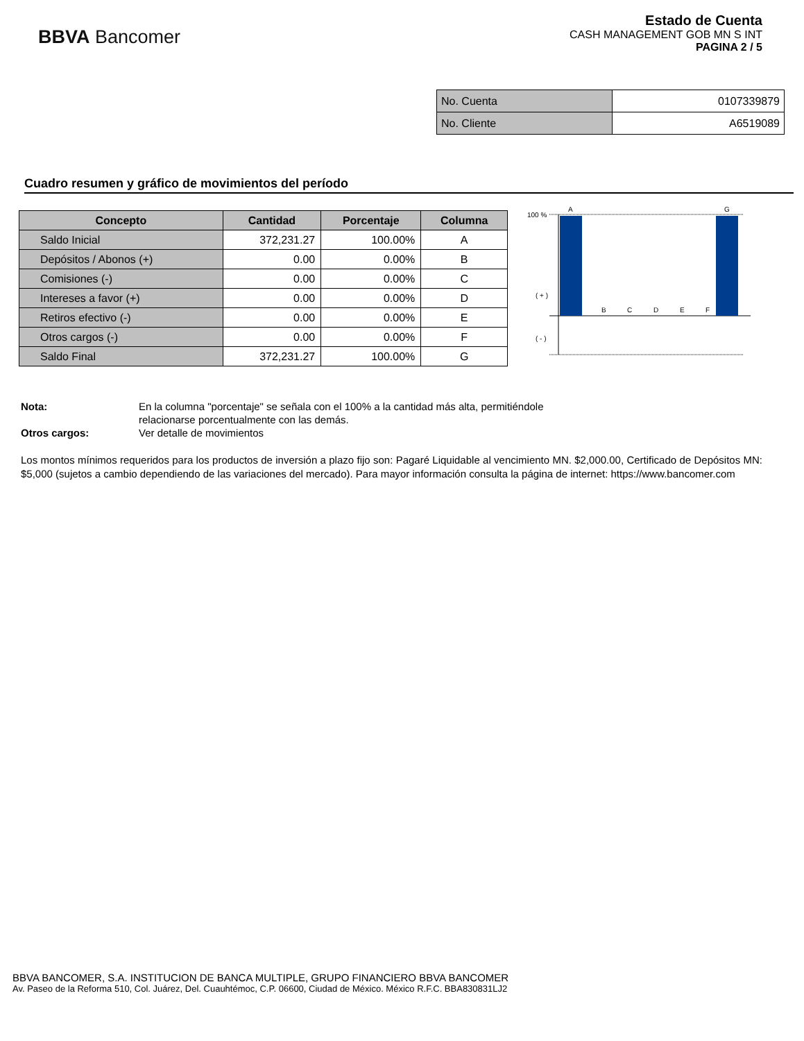BBVA Bancomer
Estado de Cuenta
CASH MANAGEMENT GOB MN S INT
PAGINA 2 / 5
| No. Cuenta | 0107339879 |
| No. Cliente | A6519089 |
Cuadro resumen y gráfico de movimientos del período
| Concepto | Cantidad | Porcentaje | Columna |
| --- | --- | --- | --- |
| Saldo Inicial | 372,231.27 | 100.00% | A |
| Depósitos / Abonos (+) | 0.00 | 0.00% | B |
| Comisiones (-) | 0.00 | 0.00% | C |
| Intereses a favor (+) | 0.00 | 0.00% | D |
| Retiros efectivo (-) | 0.00 | 0.00% | E |
| Otros cargos (-) | 0.00 | 0.00% | F |
| Saldo Final | 372,231.27 | 100.00% | G |
100 %
A
G
( + )
( - )
B
C
D
E
F
Nota: En la columna "porcentaje" se señala con el 100% a la cantidad más alta, permitiéndole
relacionarse porcentualmente con las demás.
Otros cargos: Ver detalle de movimientos
Los montos mínimos requeridos para los productos de inversión a plazo fijo son: Pagaré Liquidable al vencimiento MN. $2,000.00, Certificado de Depósitos MN: $5,000 (sujetos a cambio dependiendo de las variaciones del mercado). Para mayor información consulta la página de internet: https://www.bancomer.com
BBVA BANCOMER, S.A. INSTITUCION DE BANCA MULTIPLE, GRUPO FINANCIERO BBVA BANCOMER
Av. Paseo de la Reforma 510, Col. Juárez, Del. Cuauhtémoc, C.P. 06600, Ciudad de México. México R.F.C. BBA830831LJ2